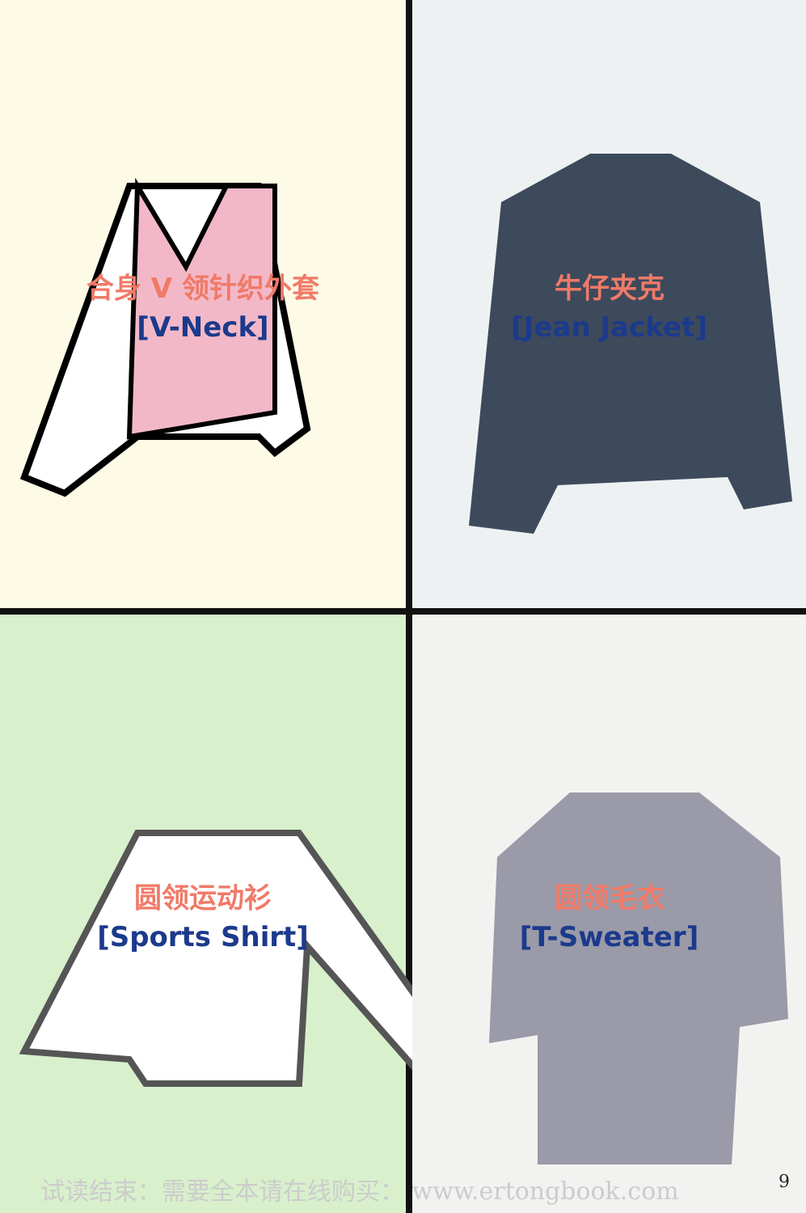合身 V 领针织外套
[V-Neck]
牛仔夹克
[Jean Jacket]
圆领运动衫
[Sports Shirt]
圆领毛衣
[T-Sweater]
试读结束：需要全本请在线购买： www.ertongbook.com 9